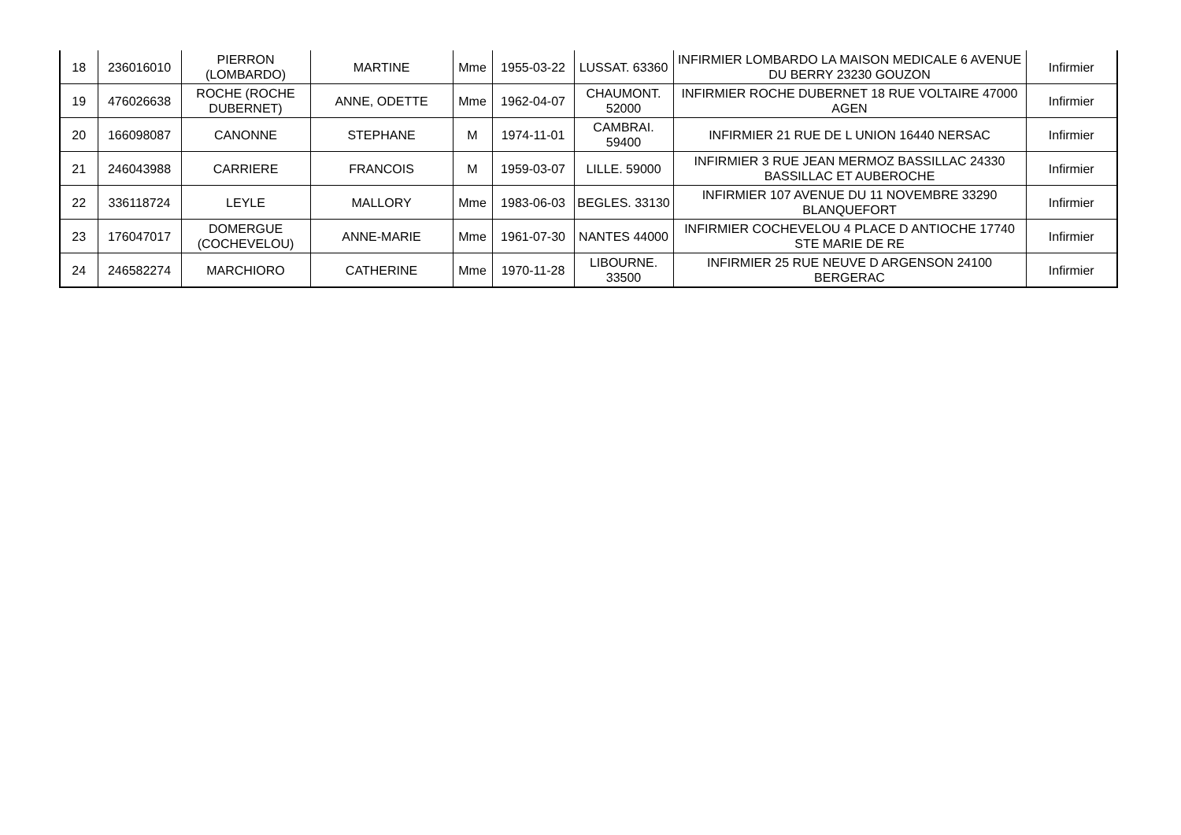| 18 | 236016010 | PIERRON (LOMBARDO) | MARTINE | Mme | 1955-03-22 | LUSSAT. 63360 | INFIRMIER LOMBARDO LA MAISON MEDICALE 6 AVENUE DU BERRY 23230 GOUZON | Infirmier |
| 19 | 476026638 | ROCHE (ROCHE DUBERNET) | ANNE, ODETTE | Mme | 1962-04-07 | CHAUMONT. 52000 | INFIRMIER ROCHE DUBERNET 18 RUE VOLTAIRE 47000 AGEN | Infirmier |
| 20 | 166098087 | CANONNE | STEPHANE | M | 1974-11-01 | CAMBRAI. 59400 | INFIRMIER 21 RUE DE L UNION 16440 NERSAC | Infirmier |
| 21 | 246043988 | CARRIERE | FRANCOIS | M | 1959-03-07 | LILLE. 59000 | INFIRMIER 3 RUE JEAN MERMOZ BASSILLAC 24330 BASSILLAC ET AUBEROCHE | Infirmier |
| 22 | 336118724 | LEYLE | MALLORY | Mme | 1983-06-03 | BEGLES. 33130 | INFIRMIER 107 AVENUE DU 11 NOVEMBRE 33290 BLANQUEFORT | Infirmier |
| 23 | 176047017 | DOMERGUE (COCHEVELOU) | ANNE-MARIE | Mme | 1961-07-30 | NANTES 44000 | INFIRMIER COCHEVELOU 4 PLACE D ANTIOCHE 17740 STE MARIE DE RE | Infirmier |
| 24 | 246582274 | MARCHIORO | CATHERINE | Mme | 1970-11-28 | LIBOURNE. 33500 | INFIRMIER 25 RUE NEUVE D ARGENSON 24100 BERGERAC | Infirmier |